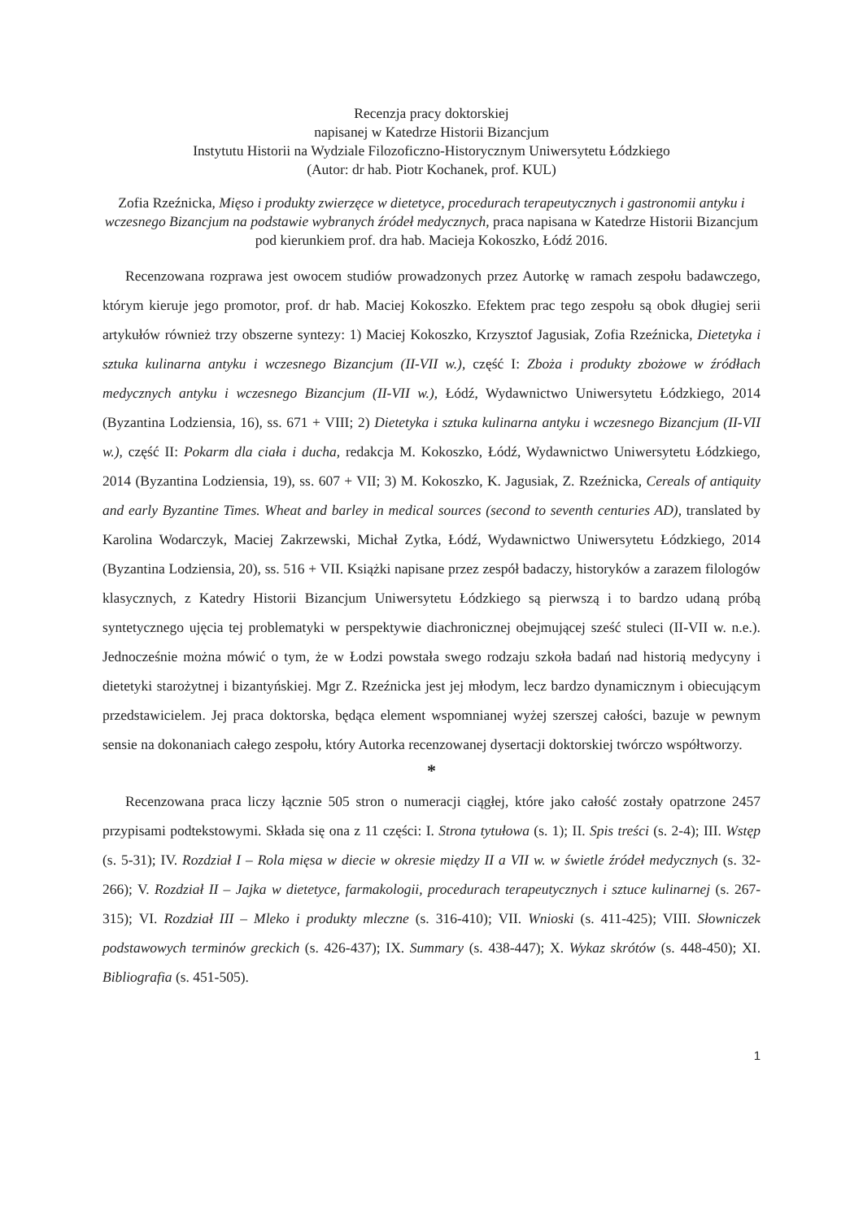Recenzja pracy doktorskiej
napisanej w Katedrze Historii Bizancjum
Instytutu Historii na Wydziale Filozoficzno-Historycznym Uniwersytetu Łódzkiego
(Autor: dr hab. Piotr Kochanek, prof. KUL)
Zofia Rzeźnicka, Mięso i produkty zwierzęce w dietetyce, procedurach terapeutycznych i gastronomii antyku i wczesnego Bizancjum na podstawie wybranych źródeł medycznych, praca napisana w Katedrze Historii Bizancjum pod kierunkiem prof. dra hab. Macieja Kokoszko, Łódź 2016.
Recenzowana rozprawa jest owocem studiów prowadzonych przez Autorkę w ramach zespołu badawczego, którym kieruje jego promotor, prof. dr hab. Maciej Kokoszko. Efektem prac tego zespołu są obok długiej serii artykułów również trzy obszerne syntezy: 1) Maciej Kokoszko, Krzysztof Jagusiak, Zofia Rzeźnicka, Dietetyka i sztuka kulinarna antyku i wczesnego Bizancjum (II-VII w.), część I: Zboża i produkty zbożowe w źródłach medycznych antyku i wczesnego Bizancjum (II-VII w.), Łódź, Wydawnictwo Uniwersytetu Łódzkiego, 2014 (Byzantina Lodziensia, 16), ss. 671 + VIII; 2) Dietetyka i sztuka kulinarna antyku i wczesnego Bizancjum (II-VII w.), część II: Pokarm dla ciała i ducha, redakcja M. Kokoszko, Łódź, Wydawnictwo Uniwersytetu Łódzkiego, 2014 (Byzantina Lodziensia, 19), ss. 607 + VII; 3) M. Kokoszko, K. Jagusiak, Z. Rzeźnicka, Cereals of antiquity and early Byzantine Times. Wheat and barley in medical sources (second to seventh centuries AD), translated by Karolina Wodarczyk, Maciej Zakrzewski, Michał Zytka, Łódź, Wydawnictwo Uniwersytetu Łódzkiego, 2014 (Byzantina Lodziensia, 20), ss. 516 + VII. Książki napisane przez zespół badaczy, historyków a zarazem filologów klasycznych, z Katedry Historii Bizancjum Uniwersytetu Łódzkiego są pierwszą i to bardzo udaną próbą syntetycznego ujęcia tej problematyki w perspektywie diachronicznej obejmującej sześć stuleci (II-VII w. n.e.). Jednocześnie można mówić o tym, że w Łodzi powstała swego rodzaju szkoła badań nad historią medycyny i dietetyki starożytnej i bizantyńskiej. Mgr Z. Rzeźnicka jest jej młodym, lecz bardzo dynamicznym i obiecującym przedstawicielem. Jej praca doktorska, będąca element wspomnianej wyżej szerszej całości, bazuje w pewnym sensie na dokonaniach całego zespołu, który Autorka recenzowanej dysertacji doktorskiej twórczo współtworzy.
*
Recenzowana praca liczy łącznie 505 stron o numeracji ciągłej, które jako całość zostały opatrzone 2457 przypisami podtekstowymi. Składa się ona z 11 części: I. Strona tytułowa (s. 1); II. Spis treści (s. 2-4); III. Wstęp (s. 5-31); IV. Rozdział I – Rola mięsa w diecie w okresie między II a VII w. w świetle źródeł medycznych (s. 32-266); V. Rozdział II – Jajka w dietetyce, farmakologii, procedurach terapeutycznych i sztuce kulinarnej (s. 267-315); VI. Rozdział III – Mleko i produkty mleczne (s. 316-410); VII. Wnioski (s. 411-425); VIII. Słowniczek podstawowych terminów greckich (s. 426-437); IX. Summary (s. 438-447); X. Wykaz skrótów (s. 448-450); XI. Bibliografia (s. 451-505).
1